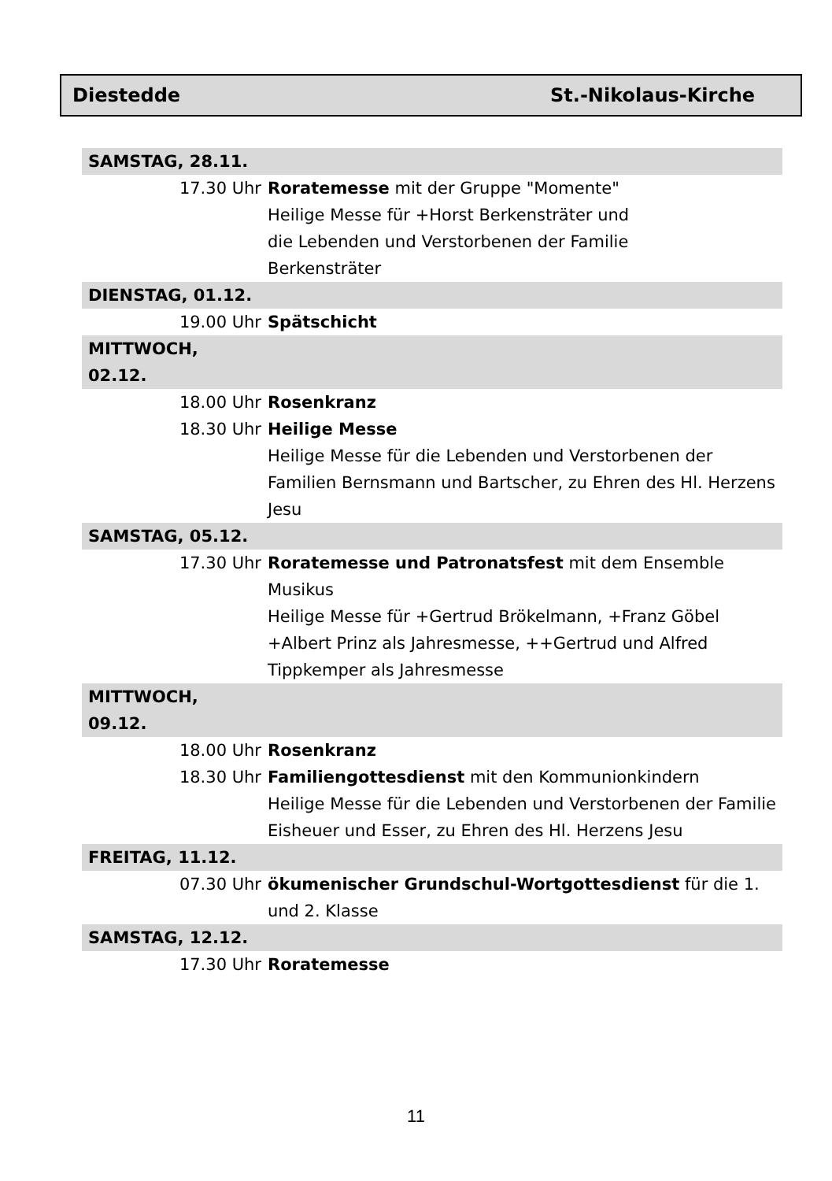Diestedde St.-Nikolaus-Kirche
| SAMSTAG, 28.11. | |
| 17.30 Uhr | Roratemesse mit der Gruppe "Momente" Heilige Messe für +Horst Berkensträter und die Lebenden und Verstorbenen der Familie Berkensträter |
| DIENSTAG, 01.12. | |
| 19.00 Uhr | Spätschicht |
| MITTWOCH, 02.12. | |
| 18.00 Uhr | Rosenkranz |
| 18.30 Uhr | Heilige Messe Heilige Messe für die Lebenden und Verstorbenen der Familien Bernsmann und Bartscher, zu Ehren des Hl. Herzens Jesu |
| SAMSTAG, 05.12. | |
| 17.30 Uhr | Roratemesse und Patronatsfest mit dem Ensemble Musikus Heilige Messe für +Gertrud Brökelmann, +Franz Göbel +Albert Prinz als Jahresmesse, ++Gertrud und Alfred Tippkemper als Jahresmesse |
| MITTWOCH, 09.12. | |
| 18.00 Uhr | Rosenkranz |
| 18.30 Uhr | Familiengottesdienst mit den Kommunionkindern Heilige Messe für die Lebenden und Verstorbenen der Familie Eisheuer und Esser, zu Ehren des Hl. Herzens Jesu |
| FREITAG, 11.12. | |
| 07.30 Uhr | ökumenischer Grundschul-Wortgottesdienst für die 1. und 2. Klasse |
| SAMSTAG, 12.12. | |
| 17.30 Uhr | Roratemesse |
11